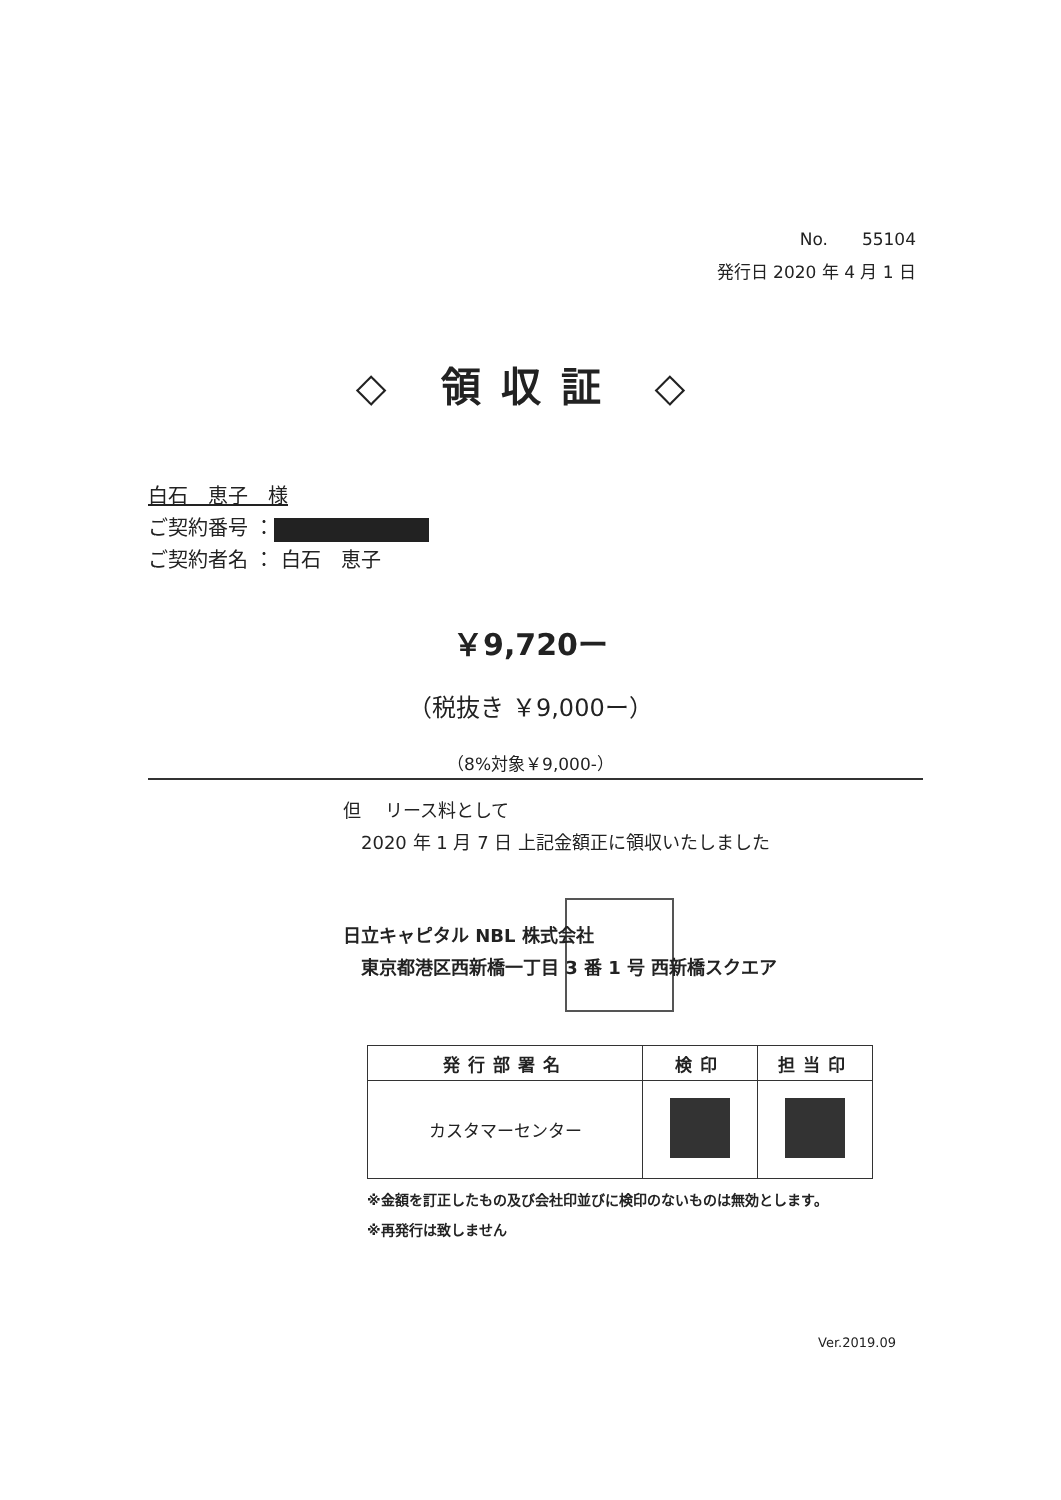No.　　55104
発行日 2020 年 4 月 1 日
◇ 領収証 ◇
白石　恵子　様
ご契約番号 ：
ご契約者名 ： 白石　恵子
￥9,720ー
（税抜き ￥9,000ー）
（8%対象￥9,000-）
但　 リース料として
　2020 年 1 月 7 日 上記金額正に領収いたしました
日立キャピタル NBL 株式会社
　東京都港区西新橋一丁目 3 番 1 号 西新橋スクエア
| 発行部署名 | 検印 | 担当印 |
| --- | --- | --- |
| カスタマーセンター | | |
※金額を訂正したもの及び会社印並びに検印のないものは無効とします。
※再発行は致しません
Ver.2019.09